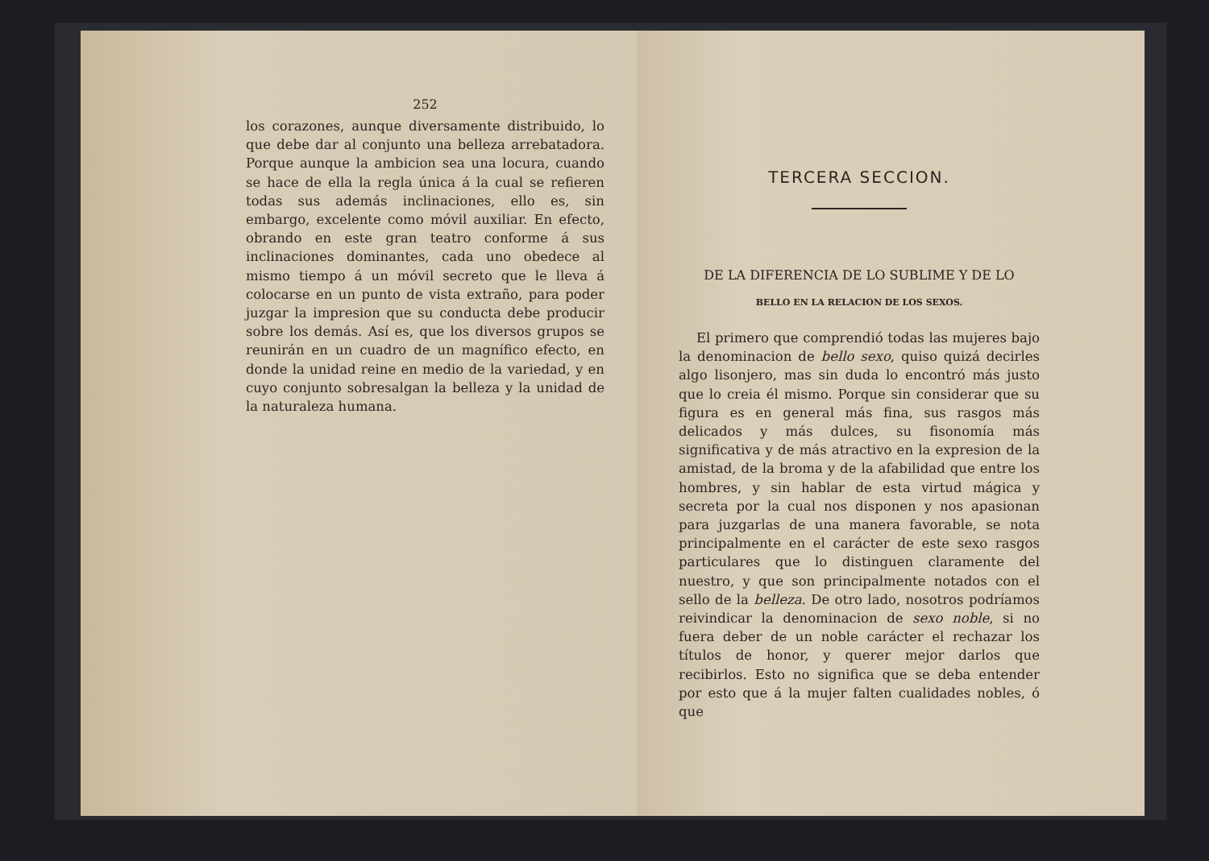252
los corazones, aunque diversamente distribuido, lo que debe dar al conjunto una belleza arrebatadora. Porque aunque la ambicion sea una locura, cuando se hace de ella la regla única á la cual se refieren todas sus además inclinaciones, ello es, sin embargo, excelente como móvil auxiliar. En efecto, obrando en este gran teatro conforme á sus inclinaciones dominantes, cada uno obedece al mismo tiempo á un móvil secreto que le lleva á colocarse en un punto de vista extraño, para poder juzgar la impresion que su conducta debe producir sobre los demás. Así es, que los diversos grupos se reunirán en un cuadro de un magnífico efecto, en donde la unidad reine en medio de la variedad, y en cuyo conjunto sobresalgan la belleza y la unidad de la naturaleza humana.
TERCERA SECCION.
DE LA DIFERENCIA DE LO SUBLIME Y DE LO
BELLO EN LA RELACION DE LOS SEXOS.
El primero que comprendió todas las mujeres bajo la denominacion de bello sexo, quiso quizá decirles algo lisonjero, mas sin duda lo encontró más justo que lo creia él mismo. Porque sin considerar que su figura es en general más fina, sus rasgos más delicados y más dulces, su fisonomía más significativa y de más atractivo en la expresion de la amistad, de la broma y de la afabilidad que entre los hombres, y sin hablar de esta virtud mágica y secreta por la cual nos disponen y nos apasionan para juzgarlas de una manera favorable, se nota principalmente en el carácter de este sexo rasgos particulares que lo distinguen claramente del nuestro, y que son principalmente notados con el sello de la belleza. De otro lado, nosotros podríamos reivindicar la denominacion de sexo noble, si no fuera deber de un noble carácter el rechazar los títulos de honor, y querer mejor darlos que recibirlos. Esto no significa que se deba entender por esto que á la mujer falten cualidades nobles, ó que